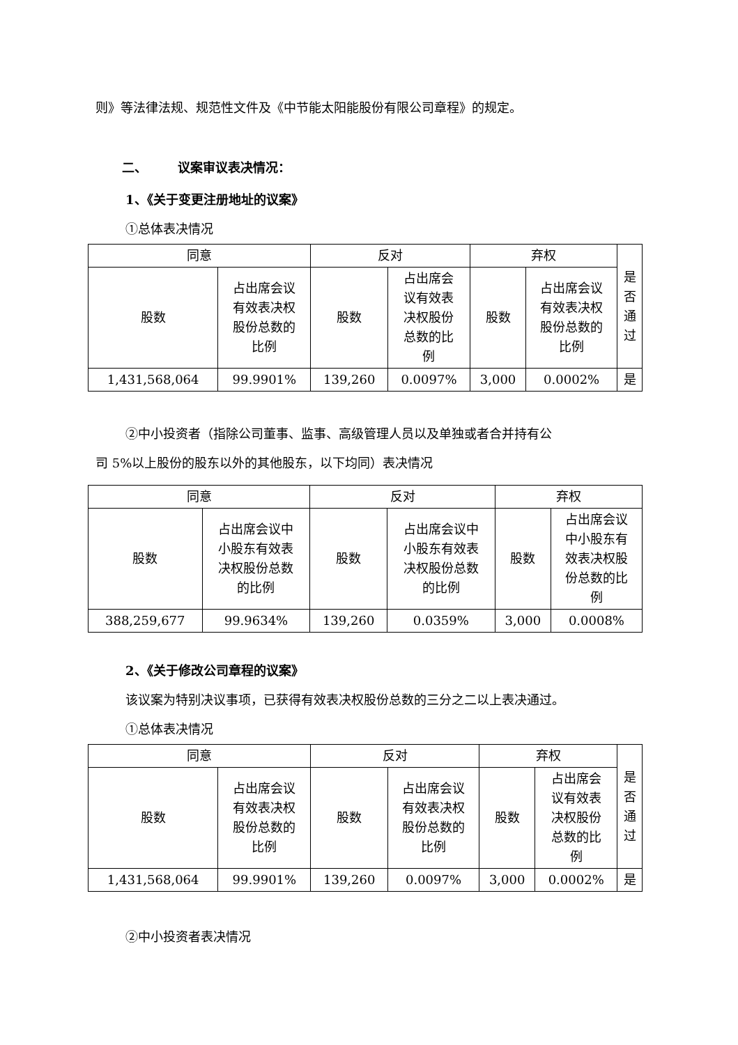则》等法律法规、规范性文件及《中节能太阳能股份有限公司章程》的规定。
二、 议案审议表决情况：
1、《关于变更注册地址的议案》
①总体表决情况
| 同意 | | 反对 | | 弃权 | | 是 否 通 过 |
| --- | --- | --- | --- | --- | --- | --- |
| 股数 | 占出席会议 有效表决权 股份总数的 比例 | 股数 | 占出席会 议有效表 决权股份 总数的比 例 | 股数 | 占出席会议 有效表决权 股份总数的 比例 | |
| 1,431,568,064 | 99.9901% | 139,260 | 0.0097% | 3,000 | 0.0002% | 是 |
②中小投资者（指除公司董事、监事、高级管理人员以及单独或者合并持有公
司 5%以上股份的股东以外的其他股东，以下均同）表决情况
| 同意 | | 反对 | | 弃权 | |
| --- | --- | --- | --- | --- | --- |
| 股数 | 占出席会议中 小股东有效表 决权股份总数 的比例 | 股数 | 占出席会议中 小股东有效表 决权股份总数 的比例 | 股数 | 占出席会议 中小股东有 效表决权股 份总数的比 例 |
| 388,259,677 | 99.9634% | 139,260 | 0.0359% | 3,000 | 0.0008% |
2、《关于修改公司章程的议案》
该议案为特别决议事项，已获得有效表决权股份总数的三分之二以上表决通过。
①总体表决情况
| 同意 | | 反对 | | 弃权 | | 是 否 通 过 |
| --- | --- | --- | --- | --- | --- | --- |
| 股数 | 占出席会议 有效表决权 股份总数的 比例 | 股数 | 占出席会议 有效表决权 股份总数的 比例 | 股数 | 占出席会 议有效表 决权股份 总数的比 例 | |
| 1,431,568,064 | 99.9901% | 139,260 | 0.0097% | 3,000 | 0.0002% | 是 |
②中小投资者表决情况